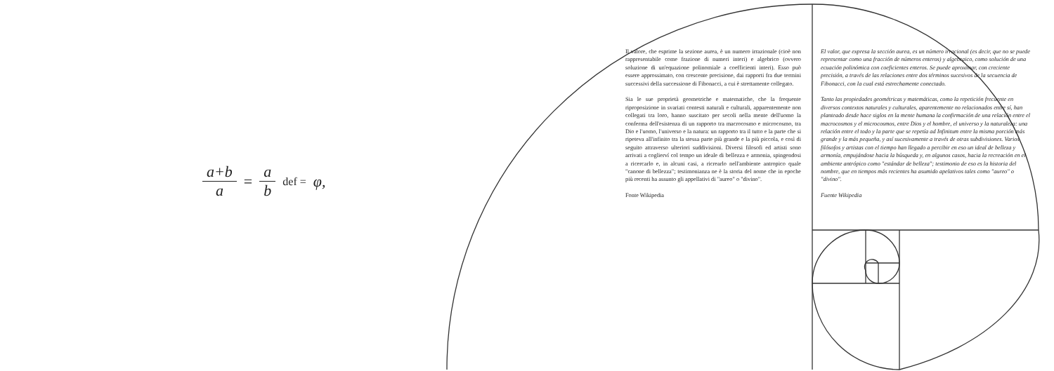a+b a = a b def = φ,
Il valore, che esprime la sezione aurea, è un numero irrazionale (cioè non rappresentabile come frazione di numeri interi) e algebrico (ovvero soluzione di un'equazione polinomiale a coefficienti interi). Esso può essere approssimato, con crescente precisione, dai rapporti fra due termini successivi della successione di Fibonacci, a cui è strettamente collegato.
Sia le sue proprietà geometriche e matematiche, che la frequente riproposizione in svariati contesti naturali e culturali, apparentemente non collegati tra loro, hanno suscitato per secoli nella mente dell'uomo la conferma dell'esistenza di un rapporto tra macrocosmo e microcosmo, tra Dio e l'uomo, l'universo e la natura: un rapporto tra il tutto e la parte che si ripeteva all'infinito tra la stessa parte più grande e la più piccola, e così di seguito attraverso ulteriori suddivisioni. Diversi filosofi ed artisti sono arrivati a coglierví col tempo un ideale di bellezza e armonia, spingendosi a ricercarlo e, in alcuni casi, a ricrearlo nell'ambiente antropico quale "canone di bellezza"; testimonianza ne è la storia del nome che in epoche più recenti ha assunto gli appellativi di "aureo" o "divino".
Fonte Wikipedia
El valor, que expresa la sección aurea, es un número irracional (es decir, que no se puede representar como una fracción de números enteros) y algebraico, como solución de una ecuación polinómica con coeficientes enteros. Se puede aproximar, con creciente precisión, a través de las relaciones entre dos términos sucesivos de la secuencia de Fibonacci, con la cual está estrechamente conectado.
Tanto las propiedades geométricas y matemáticas, como la repetición frecuente en diversos contextos naturales y culturales, aparentemente no relacionados entre sí, han planteado desde hace siglos en la mente humana la confirmación de una relación entre el macrocosmos y el microcosmos, entre Dios y el hombre, el universo y la naturaleza: una relación entre el todo y la parte que se repetía ad Infinitum entre la misma porción más grande y la más pequeña, y así sucesivamente a través de otras subdivisiones. Varios filósofos y artistas con el tiempo han llegado a percibir en eso un ideal de belleza y armonía, empujándose hacia la búsqueda y, en algunos casos, hacia la recreación en el ambiente antrópico como "estándar de belleza"; testimonio de eso es la historia del nombre, que en tiempos más recientes ha asumido apelativos tales como "aureo" o "divino".
Fuente Wikipedia